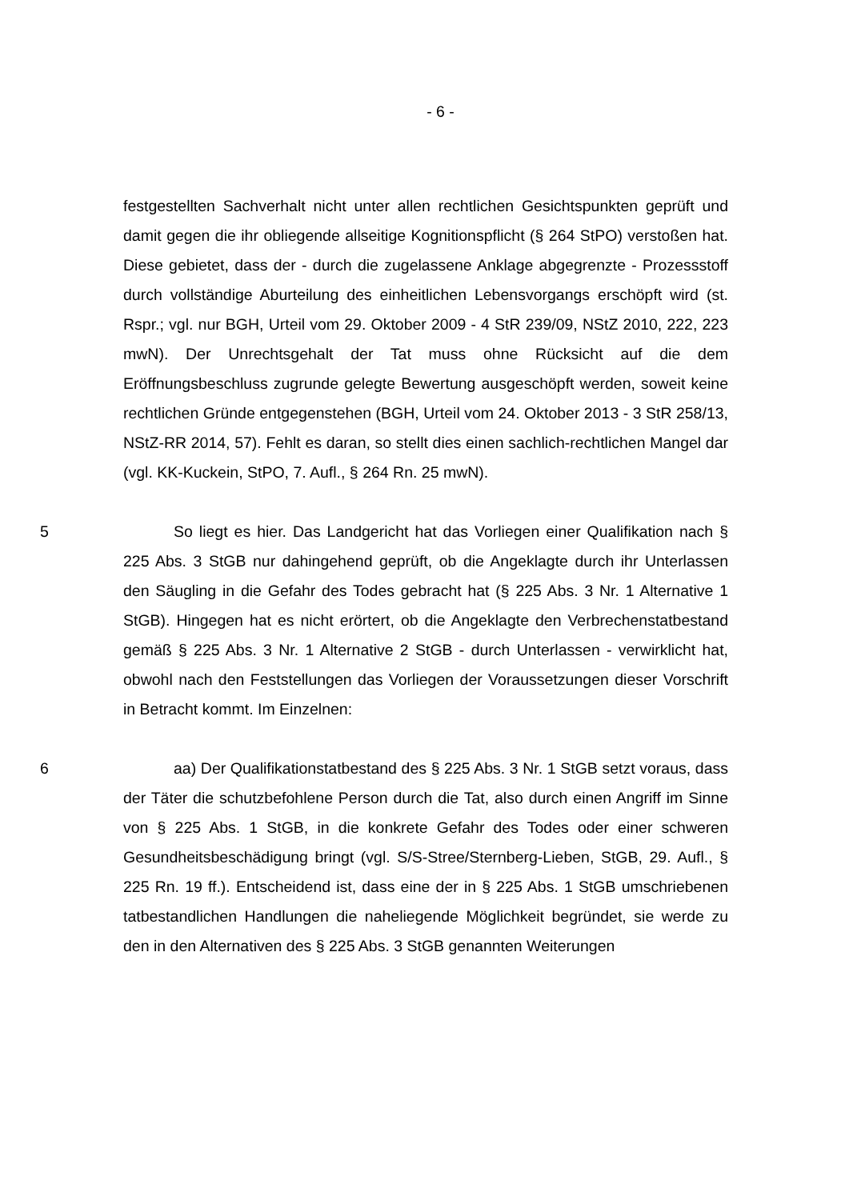- 6 -
festgestellten Sachverhalt nicht unter allen rechtlichen Gesichtspunkten geprüft und damit gegen die ihr obliegende allseitige Kognitionspflicht (§ 264 StPO) verstoßen hat. Diese gebietet, dass der - durch die zugelassene Anklage abgegrenzte - Prozessstoff durch vollständige Aburteilung des einheitlichen Lebensvorgangs erschöpft wird (st. Rspr.; vgl. nur BGH, Urteil vom 29. Oktober 2009 - 4 StR 239/09, NStZ 2010, 222, 223 mwN). Der Unrechtsgehalt der Tat muss ohne Rücksicht auf die dem Eröffnungsbeschluss zugrunde gelegte Bewertung ausgeschöpft werden, soweit keine rechtlichen Gründe entgegenstehen (BGH, Urteil vom 24. Oktober 2013 - 3 StR 258/13, NStZ-RR 2014, 57). Fehlt es daran, so stellt dies einen sachlich-rechtlichen Mangel dar (vgl. KK-Kuckein, StPO, 7. Aufl., § 264 Rn. 25 mwN).
5 So liegt es hier. Das Landgericht hat das Vorliegen einer Qualifikation nach § 225 Abs. 3 StGB nur dahingehend geprüft, ob die Angeklagte durch ihr Unterlassen den Säugling in die Gefahr des Todes gebracht hat (§ 225 Abs. 3 Nr. 1 Alternative 1 StGB). Hingegen hat es nicht erörtert, ob die Angeklagte den Verbrechenstatbestand gemäß § 225 Abs. 3 Nr. 1 Alternative 2 StGB - durch Unterlassen - verwirklicht hat, obwohl nach den Feststellungen das Vorliegen der Voraussetzungen dieser Vorschrift in Betracht kommt. Im Einzelnen:
6 aa) Der Qualifikationstatbestand des § 225 Abs. 3 Nr. 1 StGB setzt voraus, dass der Täter die schutzbefohlene Person durch die Tat, also durch einen Angriff im Sinne von § 225 Abs. 1 StGB, in die konkrete Gefahr des Todes oder einer schweren Gesundheitsbeschädigung bringt (vgl. S/S-Stree/Sternberg-Lieben, StGB, 29. Aufl., § 225 Rn. 19 ff.). Entscheidend ist, dass eine der in § 225 Abs. 1 StGB umschriebenen tatbestandlichen Handlungen die naheliegende Möglichkeit begründet, sie werde zu den in den Alternativen des § 225 Abs. 3 StGB genannten Weiterungen